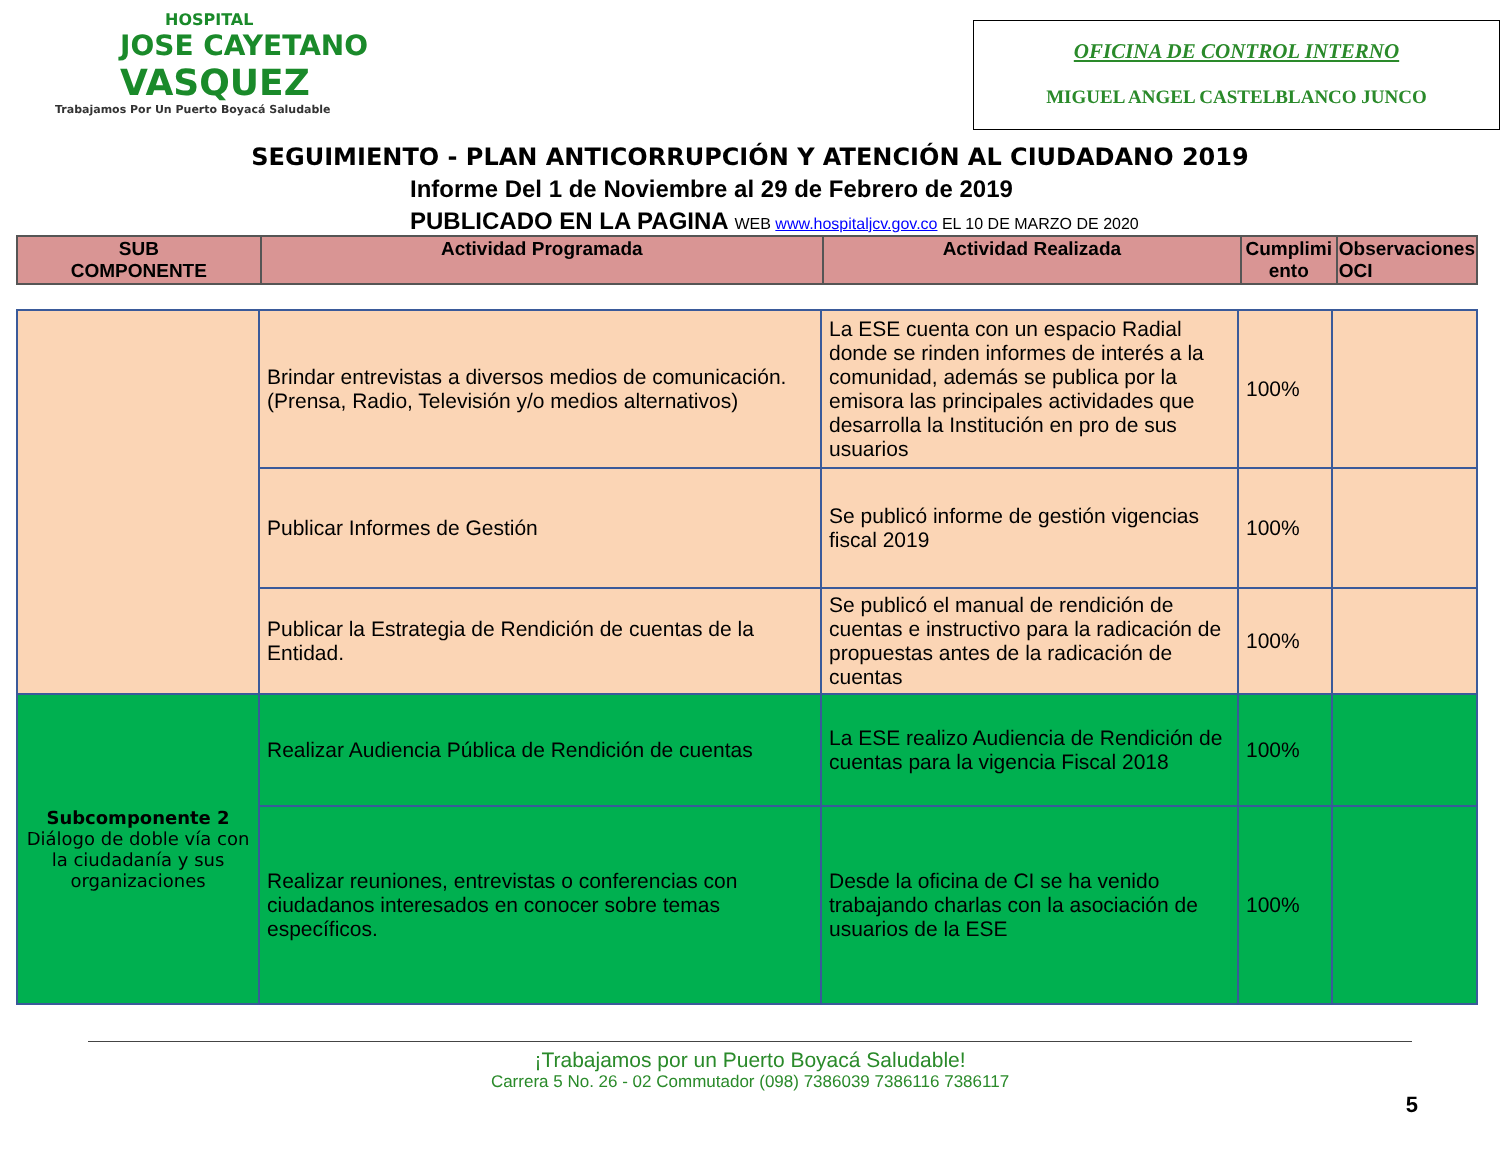HOSPITAL
JOSE CAYETANO
VASQUEZ
Trabajamos Por Un Puerto Boyacá Saludable
OFICINA DE CONTROL INTERNO
MIGUEL ANGEL CASTELBLANCO JUNCO
SEGUIMIENTO - PLAN ANTICORRUPCIÓN Y ATENCIÓN AL CIUDADANO 2019
Informe Del 1 de Noviembre al 29 de Febrero de 2019
PUBLICADO EN LA PAGINA WEB www.hospitaljcv.gov.co EL 10 DE MARZO DE 2020
| SUB COMPONENTE | Actividad Programada | Actividad Realizada | Cumplimi ento | Observaciones OCI |
| --- | --- | --- | --- | --- |
| | Brindar entrevistas a diversos medios de comunicación. (Prensa, Radio, Televisión y/o medios alternativos) | La ESE cuenta con un espacio Radial donde se rinden informes de interés a la comunidad, además se publica por la emisora las principales actividades que desarrolla la Institución en pro de sus usuarios | 100% | |
| | Publicar Informes de Gestión | Se publicó informe de gestión vigencias fiscal 2019 | 100% | |
| | Publicar la Estrategia de Rendición de cuentas de la Entidad. | Se publicó el manual de rendición de cuentas e instructivo para la radicación de propuestas antes de la radicación de cuentas | 100% | |
| Subcomponente 2 Diálogo de doble vía con la ciudadanía y sus organizaciones | Realizar Audiencia Pública de Rendición de cuentas | La ESE realizo Audiencia de Rendición de cuentas para la vigencia Fiscal 2018 | 100% | |
| | Realizar reuniones, entrevistas o conferencias con ciudadanos interesados en conocer sobre temas específicos. | Desde la oficina de CI se ha venido trabajando charlas con la asociación de usuarios de la ESE | 100% | |
¡Trabajamos por un Puerto Boyacá Saludable!
Carrera 5 No. 26 - 02 Commutador (098) 7386039 7386116 7386117
5